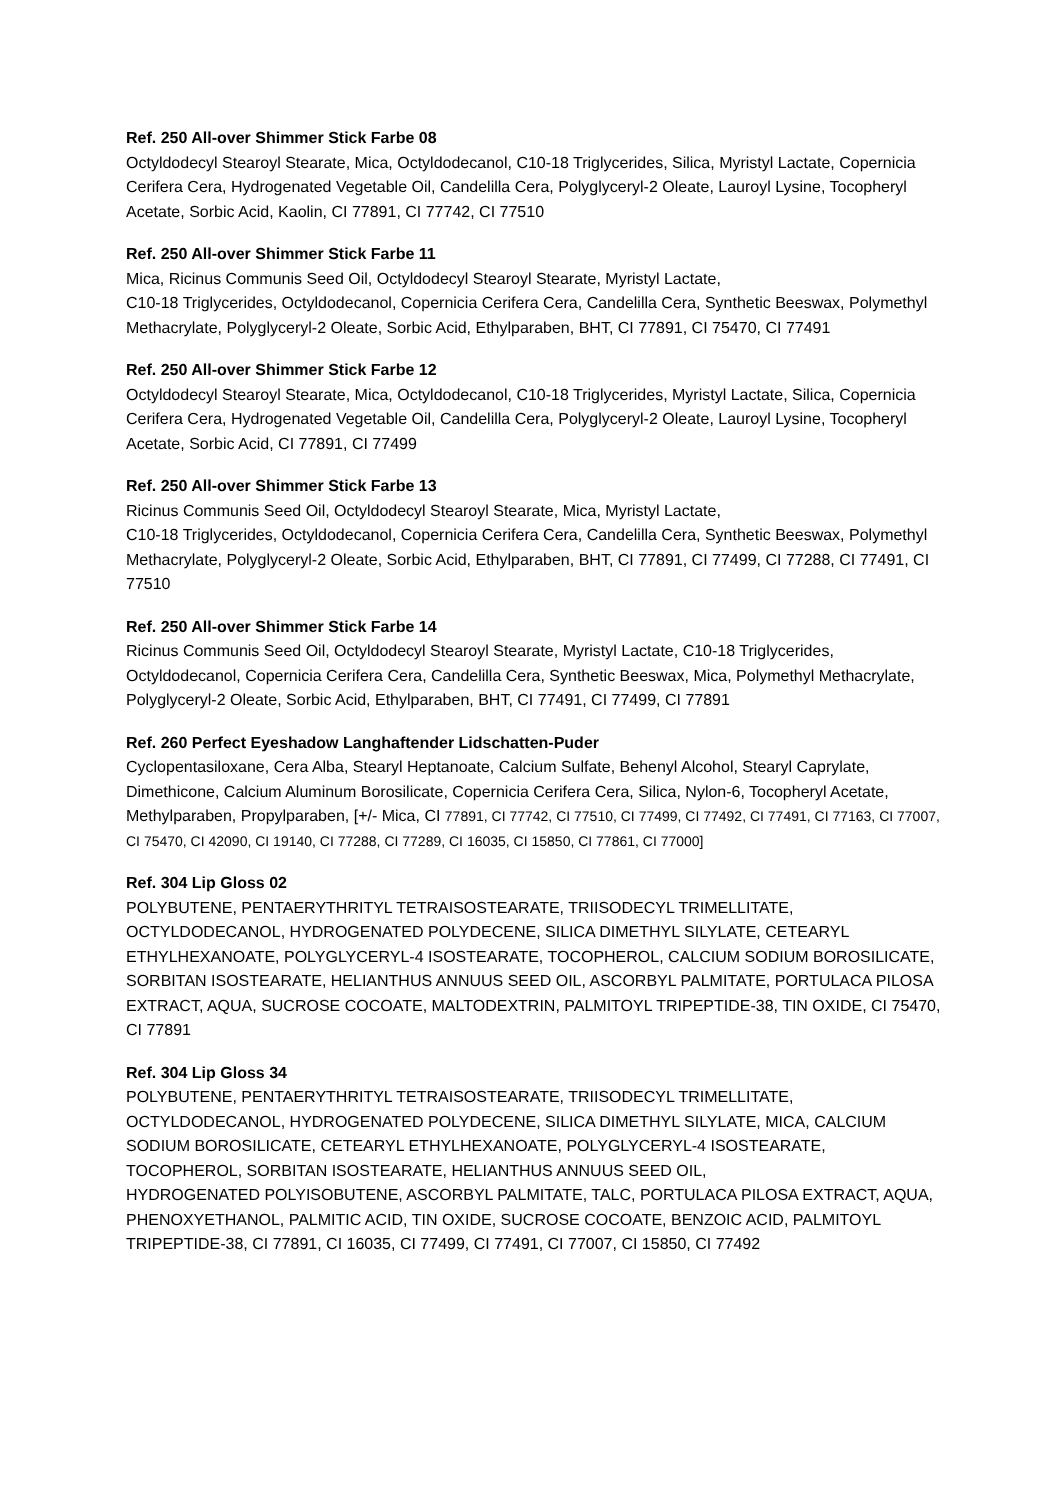Ref. 250 All-over Shimmer Stick Farbe 08
Octyldodecyl Stearoyl Stearate, Mica, Octyldodecanol, C10-18 Triglycerides, Silica, Myristyl Lactate, Copernicia Cerifera Cera, Hydrogenated Vegetable Oil, Candelilla Cera, Polyglyceryl-2 Oleate, Lauroyl Lysine, Tocopheryl Acetate, Sorbic Acid, Kaolin, CI 77891, CI 77742, CI 77510
Ref. 250 All-over Shimmer Stick Farbe 11
Mica, Ricinus Communis Seed Oil, Octyldodecyl Stearoyl Stearate, Myristyl Lactate,
C10-18 Triglycerides, Octyldodecanol, Copernicia Cerifera Cera, Candelilla Cera, Synthetic Beeswax, Polymethyl Methacrylate, Polyglyceryl-2 Oleate, Sorbic Acid, Ethylparaben, BHT, CI 77891, CI 75470, CI 77491
Ref. 250 All-over Shimmer Stick Farbe 12
Octyldodecyl Stearoyl Stearate, Mica, Octyldodecanol, C10-18 Triglycerides, Myristyl Lactate, Silica, Copernicia Cerifera Cera, Hydrogenated Vegetable Oil, Candelilla Cera, Polyglyceryl-2 Oleate, Lauroyl Lysine, Tocopheryl Acetate, Sorbic Acid, CI 77891, CI 77499
Ref. 250 All-over Shimmer Stick Farbe 13
Ricinus Communis Seed Oil, Octyldodecyl Stearoyl Stearate, Mica, Myristyl Lactate,
C10-18 Triglycerides, Octyldodecanol, Copernicia Cerifera Cera, Candelilla Cera, Synthetic Beeswax, Polymethyl Methacrylate, Polyglyceryl-2 Oleate, Sorbic Acid, Ethylparaben, BHT, CI 77891, CI 77499, CI 77288, CI 77491, CI 77510
Ref. 250 All-over Shimmer Stick Farbe 14
Ricinus Communis Seed Oil, Octyldodecyl Stearoyl Stearate, Myristyl Lactate, C10-18 Triglycerides, Octyldodecanol, Copernicia Cerifera Cera, Candelilla Cera, Synthetic Beeswax, Mica, Polymethyl Methacrylate, Polyglyceryl-2 Oleate, Sorbic Acid, Ethylparaben, BHT, CI 77491, CI 77499, CI 77891
Ref. 260 Perfect Eyeshadow Langhaftender Lidschatten-Puder
Cyclopentasiloxane, Cera Alba, Stearyl Heptanoate, Calcium Sulfate, Behenyl Alcohol, Stearyl Caprylate, Dimethicone, Calcium Aluminum Borosilicate, Copernicia Cerifera Cera, Silica, Nylon-6, Tocopheryl Acetate, Methylparaben, Propylparaben, [+/- Mica, CI 77891, CI 77742, CI 77510, CI 77499, CI 77492, CI 77491, CI 77163, CI 77007, CI 75470, CI 42090, CI 19140, CI 77288, CI 77289, CI 16035, CI 15850, CI 77861, CI 77000]
Ref. 304 Lip Gloss 02
POLYBUTENE, PENTAERYTHRITYL TETRAISOSTEARATE, TRIISODECYL TRIMELLITATE, OCTYLDODECANOL, HYDROGENATED POLYDECENE, SILICA DIMETHYL SILYLATE, CETEARYL ETHYLHEXANOATE, POLYGLYCERYL-4 ISOSTEARATE, TOCOPHEROL, CALCIUM SODIUM BOROSILICATE, SORBITAN ISOSTEARATE, HELIANTHUS ANNUUS SEED OIL, ASCORBYL PALMITATE, PORTULACA PILOSA EXTRACT, AQUA, SUCROSE COCOATE, MALTODEXTRIN, PALMITOYL TRIPEPTIDE-38, TIN OXIDE, CI 75470, CI 77891
Ref. 304 Lip Gloss 34
POLYBUTENE, PENTAERYTHRITYL TETRAISOSTEARATE, TRIISODECYL TRIMELLITATE,
OCTYLDODECANOL, HYDROGENATED POLYDECENE, SILICA DIMETHYL SILYLATE, MICA, CALCIUM SODIUM BOROSILICATE, CETEARYL ETHYLHEXANOATE, POLYGLYCERYL-4 ISOSTEARATE,
TOCOPHEROL, SORBITAN ISOSTEARATE, HELIANTHUS ANNUUS SEED OIL,
HYDROGENATED POLYISOBUTENE, ASCORBYL PALMITATE, TALC, PORTULACA PILOSA EXTRACT, AQUA, PHENOXYETHANOL, PALMITIC ACID, TIN OXIDE, SUCROSE COCOATE, BENZOIC ACID, PALMITOYL TRIPEPTIDE-38, CI 77891, CI 16035, CI 77499, CI 77491, CI 77007, CI 15850, CI 77492